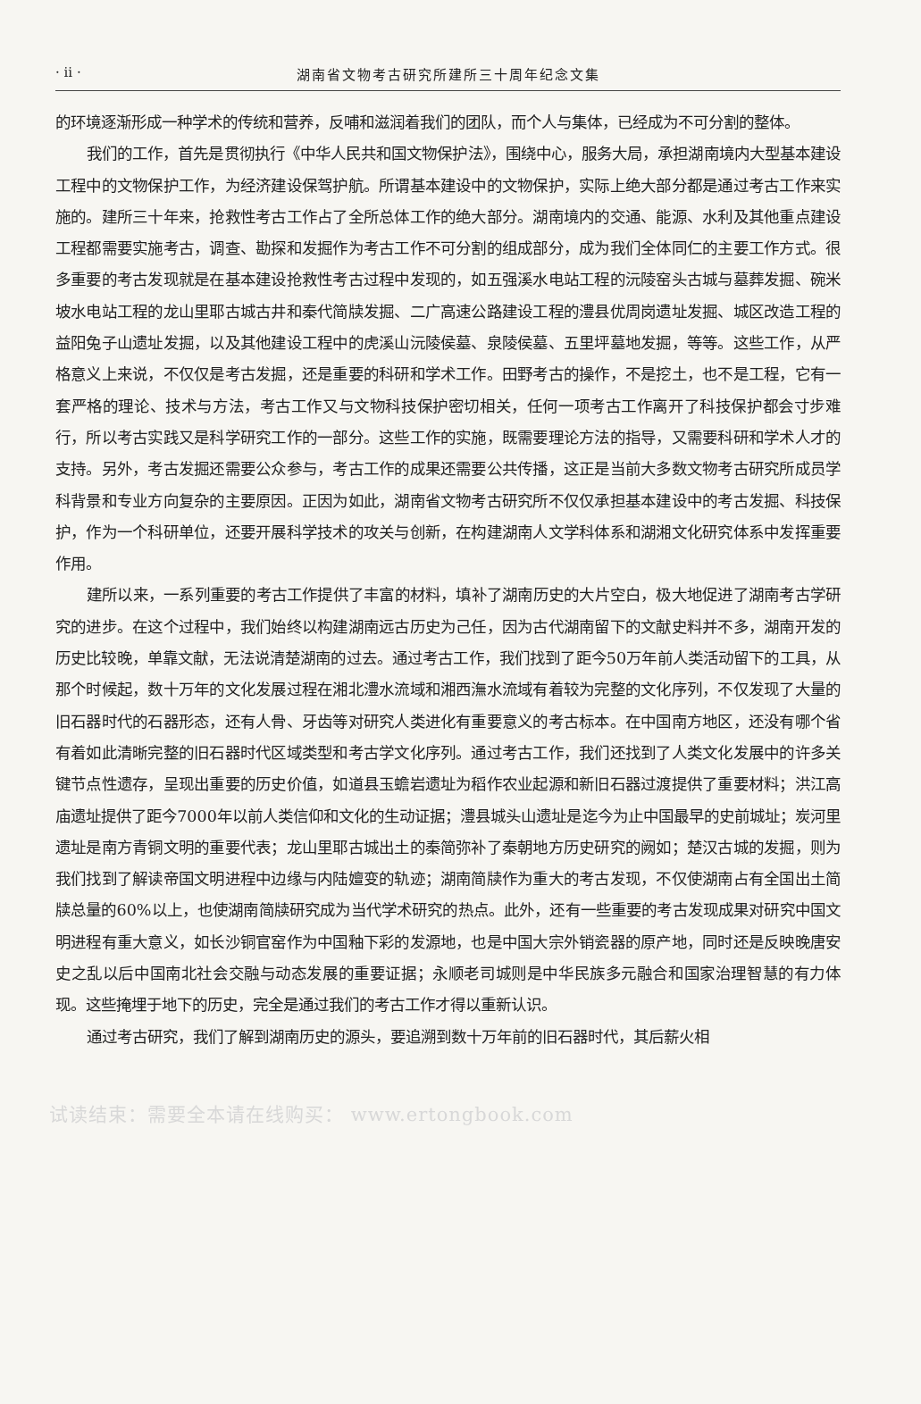· ii · 湖南省文物考古研究所建所三十周年纪念文集
的环境逐渐形成一种学术的传统和营养，反哺和滋润着我们的团队，而个人与集体，已经成为不可分割的整体。
我们的工作，首先是贯彻执行《中华人民共和国文物保护法》，围绕中心，服务大局，承担湖南境内大型基本建设工程中的文物保护工作，为经济建设保驾护航。所谓基本建设中的文物保护，实际上绝大部分都是通过考古工作来实施的。建所三十年来，抢救性考古工作占了全所总体工作的绝大部分。湖南境内的交通、能源、水利及其他重点建设工程都需要实施考古，调查、勘探和发掘作为考古工作不可分割的组成部分，成为我们全体同仁的主要工作方式。很多重要的考古发现就是在基本建设抢救性考古过程中发现的，如五强溪水电站工程的沅陵窑头古城与墓葬发掘、碗米坡水电站工程的龙山里耶古城古井和秦代简牍发掘、二广高速公路建设工程的澧县优周岗遗址发掘、城区改造工程的益阳兔子山遗址发掘，以及其他建设工程中的虎溪山沅陵侯墓、泉陵侯墓、五里坪墓地发掘，等等。这些工作，从严格意义上来说，不仅仅是考古发掘，还是重要的科研和学术工作。田野考古的操作，不是挖土，也不是工程，它有一套严格的理论、技术与方法，考古工作又与文物科技保护密切相关，任何一项考古工作离开了科技保护都会寸步难行，所以考古实践又是科学研究工作的一部分。这些工作的实施，既需要理论方法的指导，又需要科研和学术人才的支持。另外，考古发掘还需要公众参与，考古工作的成果还需要公共传播，这正是当前大多数文物考古研究所成员学科背景和专业方向复杂的主要原因。正因为如此，湖南省文物考古研究所不仅仅承担基本建设中的考古发掘、科技保护，作为一个科研单位，还要开展科学技术的攻关与创新，在构建湖南人文学科体系和湖湘文化研究体系中发挥重要作用。
建所以来，一系列重要的考古工作提供了丰富的材料，填补了湖南历史的大片空白，极大地促进了湖南考古学研究的进步。在这个过程中，我们始终以构建湖南远古历史为己任，因为古代湖南留下的文献史料并不多，湖南开发的历史比较晚，单靠文献，无法说清楚湖南的过去。通过考古工作，我们找到了距今50万年前人类活动留下的工具，从那个时候起，数十万年的文化发展过程在湘北澧水流域和湘西潕水流域有着较为完整的文化序列，不仅发现了大量的旧石器时代的石器形态，还有人骨、牙齿等对研究人类进化有重要意义的考古标本。在中国南方地区，还没有哪个省有着如此清晰完整的旧石器时代区域类型和考古学文化序列。通过考古工作，我们还找到了人类文化发展中的许多关键节点性遗存，呈现出重要的历史价值，如道县玉蟾岩遗址为稻作农业起源和新旧石器过渡提供了重要材料；洪江高庙遗址提供了距今7000年以前人类信仰和文化的生动证据；澧县城头山遗址是迄今为止中国最早的史前城址；炭河里遗址是南方青铜文明的重要代表；龙山里耶古城出土的秦简弥补了秦朝地方历史研究的阙如；楚汉古城的发掘，则为我们找到了解读帝国文明进程中边缘与内陆嬗变的轨迹；湖南简牍作为重大的考古发现，不仅使湖南占有全国出土简牍总量的60%以上，也使湖南简牍研究成为当代学术研究的热点。此外，还有一些重要的考古发现成果对研究中国文明进程有重大意义，如长沙铜官窑作为中国釉下彩的发源地，也是中国大宗外销瓷器的原产地，同时还是反映晚唐安史之乱以后中国南北社会交融与动态发展的重要证据；永顺老司城则是中华民族多元融合和国家治理智慧的有力体现。这些掩埋于地下的历史，完全是通过我们的考古工作才得以重新认识。
通过考古研究，我们了解到湖南历史的源头，要追溯到数十万年前的旧石器时代，其后薪火相
试读结束：需要全本请在线购买： www.ertongbook.com